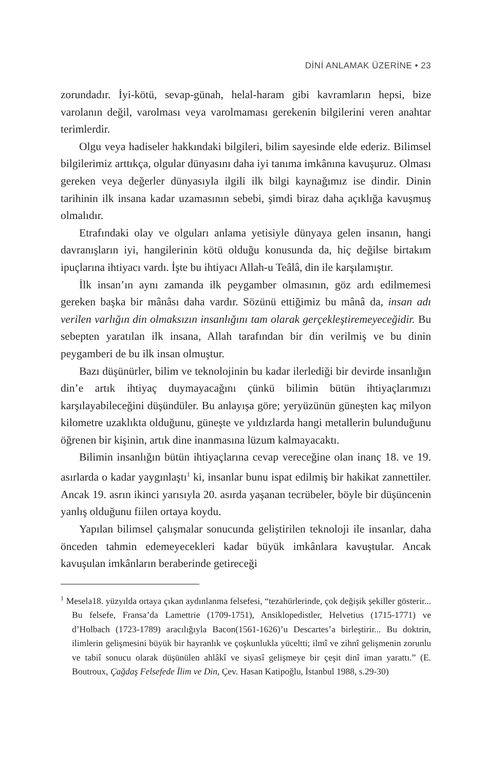DİNİ ANLAMAK ÜZERİNE • 23
zorundadır. İyi-kötü, sevap-günah, helal-haram gibi kavramların hepsi, bize varolanın değil, varolması veya varolmaması gerekenin bilgilerini veren anahtar terimlerdir.
Olgu veya hadiseler hakkındaki bilgileri, bilim sayesinde elde ederiz. Bilimsel bilgilerimiz arttıkça, olgular dünyasını daha iyi tanıma imkânına kavuşuruz. Olması gereken veya değerler dünyasıyla ilgili ilk bilgi kaynağımız ise dindir. Dinin tarihinin ilk insana kadar uzamasının sebebi, şimdi biraz daha açıklığa kavuşmuş olmalıdır.
Etrafındaki olay ve olguları anlama yetisiyle dünyaya gelen insanın, hangi davranışların iyi, hangilerinin kötü olduğu konusunda da, hiç değilse birtakım ipuçlarına ihtiyacı vardı. İşte bu ihtiyacı Allah-u Teâlâ, din ile karşılamıştır.
İlk insan’ın aynı zamanda ilk peygamber olmasının, göz ardı edilmemesi gereken başka bir mânâsı daha vardır. Sözünü ettiğimiz bu mânâ da, insan adı verilen varlığın din olmaksızın insanlığını tam olarak gerçekleştiremeyeceğidir. Bu sebepten yaratılan ilk insana, Allah tarafından bir din verilmiş ve bu dinin peygamberi de bu ilk insan olmuştur.
Bazı düşünürler, bilim ve teknolojinin bu kadar ilerlediği bir devirde insanlığın din’e artık ihtiyaç duymayacağını çünkü bilimin bütün ihtiyaçlarımızı karşılayabileceğini düşündüler. Bu anlayışa göre; yeryüzünün güneşten kaç milyon kilometre uzaklıkta olduğunu, güneşte ve yıldızlarda hangi metallerin bulunduğunu öğrenen bir kişinin, artık dine inanmasına lüzum kalmayacaktı.
Bilimin insanlığın bütün ihtiyaçlarına cevap vereceğine olan inanç 18. ve 19. asırlarda o kadar yaygınlaştı<sup>1</sup> ki, insanlar bunu ispat edilmiş bir hakikat zannettiler. Ancak 19. asrın ikinci yarısıyla 20. asırda yaşanan tecrübeler, böyle bir düşüncenin yanlış olduğunu fiilen ortaya koydu.
Yapılan bilimsel çalışmalar sonucunda geliştirilen teknoloji ile insanlar, daha önceden tahmin edemeyecekleri kadar büyük imkânlara kavuştular. Ancak kavuşulan imkânların beraberinde getireceği
<sup>1</sup> Mesela18. yüzyılda ortaya çıkan aydınlanma felsefesi, “tezahürlerinde, çok değişik şekiller gösterir... Bu felsefe, Fransa’da Lamettrie (1709-1751), Ansiklopedistler, Helvetius (1715-1771) ve d’Holbach (1723-1789) aracılığıyla Bacon(1561-1626)’u Descartes’a birleştirir... Bu doktrin, ilimlerin gelişmesini büyük bir hayranlık ve çoşkunlukla yüceltti; ilmî ve zihnî gelişmenin zorunlu ve tabiî sonucu olarak düşünülen ahlâkî ve siyasî gelişmeye bir çeşit dinî iman yarattı.” (E. Boutroux, Çağdaş Felsefede İlim ve Din, Çev. Hasan Katipoğlu, İstanbul 1988, s.29-30)